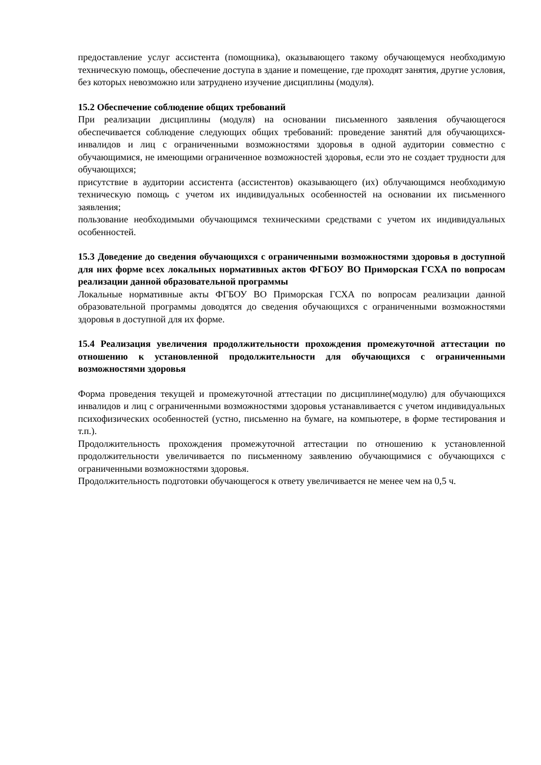предоставление услуг ассистента (помощника), оказывающего такому обучающемуся необходимую техническую помощь, обеспечение доступа в здание и помещение, где проходят занятия, другие условия, без которых невозможно или затруднено изучение дисциплины (модуля).
15.2 Обеспечение соблюдение общих требований
При реализации дисциплины (модуля) на основании письменного заявления обучающегося обеспечивается соблюдение следующих общих требований: проведение занятий для обучающихся-инвалидов и лиц с ограниченными возможностями здоровья в одной аудитории совместно с обучающимися, не имеющими ограниченное возможностей здоровья, если это не создает трудности для обучающихся;
присутствие в аудитории ассистента (ассистентов) оказывающего (их) облучающимся необходимую техническую помощь с учетом их индивидуальных особенностей на основании их письменного заявления;
пользование необходимыми обучающимся техническими средствами с учетом их индивидуальных особенностей.
15.3 Доведение до сведения обучающихся с ограниченными возможностями здоровья в доступной для них форме всех локальных нормативных актов ФГБОУ ВО Приморская ГСХА по вопросам реализации данной образовательной программы
Локальные нормативные акты ФГБОУ ВО Приморская ГСХА по вопросам реализации данной образовательной программы доводятся до сведения обучающихся с ограниченными возможностями здоровья в доступной для их форме.
15.4 Реализация увеличения продолжительности прохождения промежуточной аттестации по отношению к установленной продолжительности для обучающихся с ограниченными возможностями здоровья
Форма проведения текущей и промежуточной аттестации по дисциплине(модулю) для обучающихся инвалидов и лиц с ограниченными возможностями здоровья устанавливается с учетом индивидуальных психофизических особенностей (устно, письменно на бумаге, на компьютере, в форме тестирования и т.п.).
Продолжительность прохождения промежуточной аттестации по отношению к установленной продолжительности увеличивается по письменному заявлению обучающимися с обучающихся с ограниченными возможностями здоровья.
Продолжительность подготовки обучающегося к ответу увеличивается не менее чем на 0,5 ч.